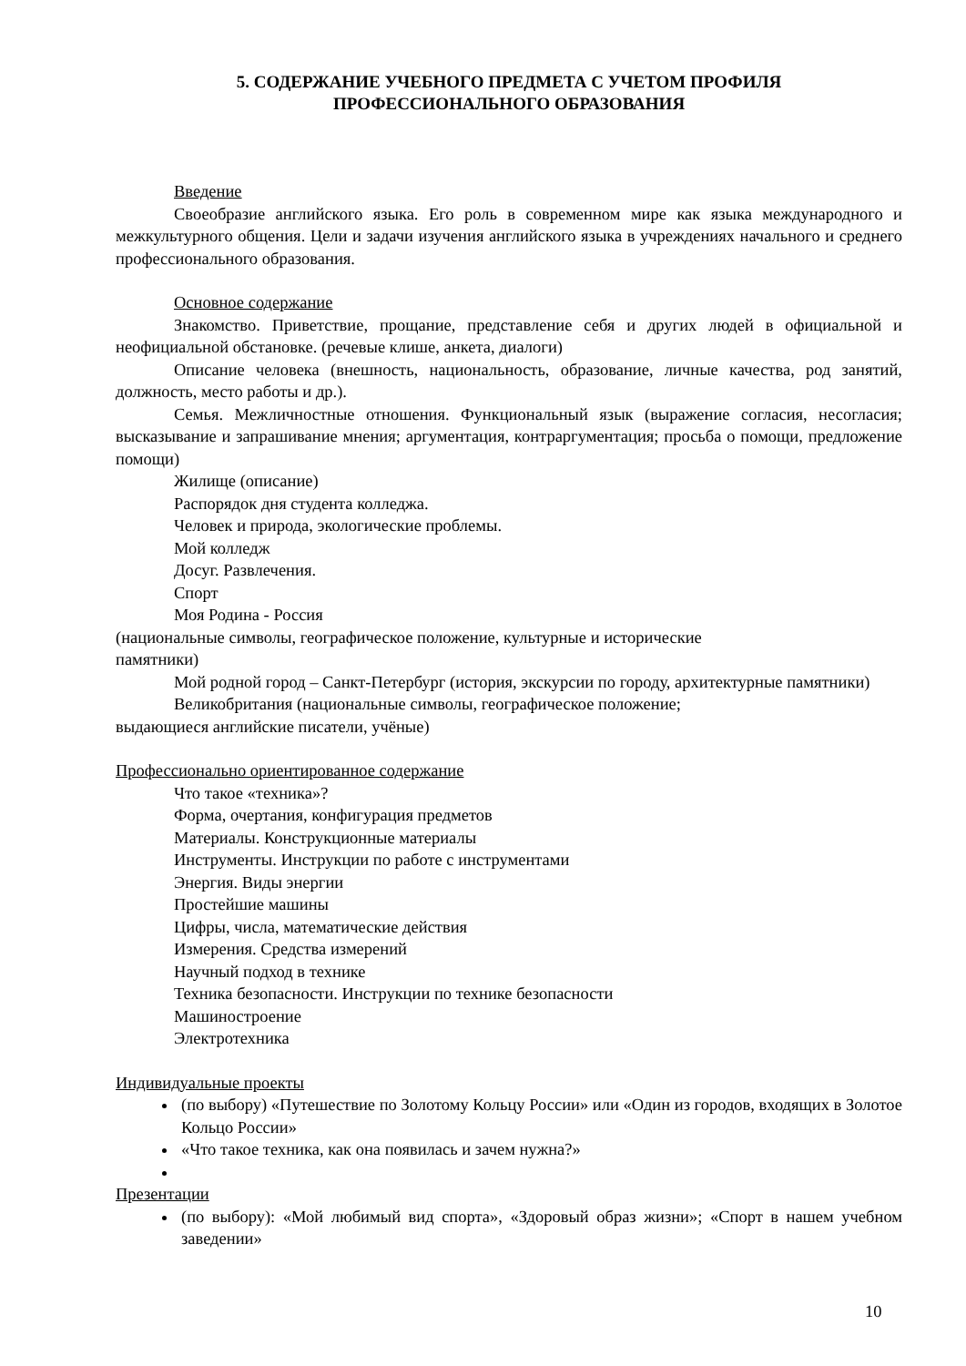5. СОДЕРЖАНИЕ УЧЕБНОГО ПРЕДМЕТА С УЧЕТОМ ПРОФИЛЯ
ПРОФЕССИОНАЛЬНОГО ОБРАЗОВАНИЯ
Введение
Своеобразие английского языка. Его роль в современном мире как языка международного и межкультурного общения. Цели и задачи изучения английского языка в учреждениях начального и среднего профессионального образования.
Основное содержание
Знакомство. Приветствие, прощание, представление себя и других людей в официальной и неофициальной обстановке. (речевые клише, анкета, диалоги)
Описание человека (внешность, национальность, образование, личные качества, род занятий, должность, место работы и др.).
Семья. Межличностные отношения. Функциональный язык (выражение согласия, несогласия; высказывание и запрашивание мнения; аргументация, контраргументация; просьба о помощи, предложение помощи)
Жилище (описание)
Распорядок дня студента колледжа.
Человек и природа, экологические проблемы.
Мой колледж
Досуг. Развлечения.
Спорт
Моя Родина - Россия
(национальные символы, географическое положение, культурные и исторические
памятники)
Мой родной город – Санкт-Петербург (история, экскурсии по городу, архитектурные памятники)
Великобритания (национальные символы, географическое положение;
выдающиеся английские писатели, учёные)
Профессионально ориентированное содержание
Что такое «техника»?
Форма, очертания, конфигурация предметов
Материалы. Конструкционные материалы
Инструменты. Инструкции по работе с инструментами
Энергия. Виды энергии
Простейшие машины
Цифры, числа, математические действия
Измерения. Средства измерений
Научный подход в технике
Техника безопасности. Инструкции по технике безопасности
Машиностроение
Электротехника
Индивидуальные проекты
(по выбору) «Путешествие по Золотому Кольцу России» или «Один из городов, входящих в Золотое Кольцо России»
«Что такое техника, как она появилась и зачем нужна?»
Презентации
(по выбору): «Мой любимый вид спорта», «Здоровый образ жизни»; «Спорт в нашем учебном заведении»
10